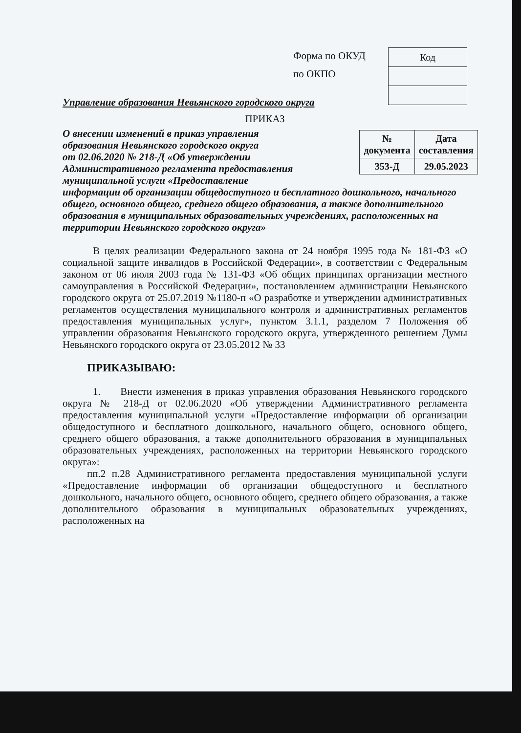Форма по ОКУД
по ОКПО
| Код |
Управление образования Невьянского городского округа
ПРИКАЗ
| № документа | Дата составления |
| 353-Д | 29.05.2023 |
О внесении изменений в приказ управления
образования Невьянского городского округа
от 02.06.2020 № 218-Д «Об утверждении
Административного регламента предоставления
муниципальной услуги «Предоставление
информации об организации общедоступного и бесплатного дошкольного, начального общего, основного общего, среднего общего образования, а также дополнительного образования в муниципальных образовательных учреждениях, расположенных на территории Невьянского городского округа»
В целях реализации Федерального закона от 24 ноября 1995 года № 181-ФЗ «О социальной защите инвалидов в Российской Федерации», в соответствии с Федеральным законом от 06 июля 2003 года № 131-ФЗ «Об общих принципах организации местного самоуправления в Российской Федерации», постановлением администрации Невьянского городского округа от 25.07.2019 №1180-п «О разработке и утверждении административных регламентов осуществления муниципального контроля и административных регламентов предоставления муниципальных услуг», пунктом 3.1.1, разделом 7 Положения об управлении образования Невьянского городского округа, утвержденного решением Думы Невьянского городского округа от 23.05.2012 № 33
ПРИКАЗЫВАЮ:
1. Внести изменения в приказ управления образования Невьянского городского округа № 218-Д от 02.06.2020 «Об утверждении Административного регламента предоставления муниципальной услуги «Предоставление информации об организации общедоступного и бесплатного дошкольного, начального общего, основного общего, среднего общего образования, а также дополнительного образования в муниципальных образовательных учреждениях, расположенных на территории Невьянского городского округа»:
пп.2 п.28 Административного регламента предоставления муниципальной услуги «Предоставление информации об организации общедоступного и бесплатного дошкольного, начального общего, основного общего, среднего общего образования, а также дополнительного образования в муниципальных образовательных учреждениях, расположенных на